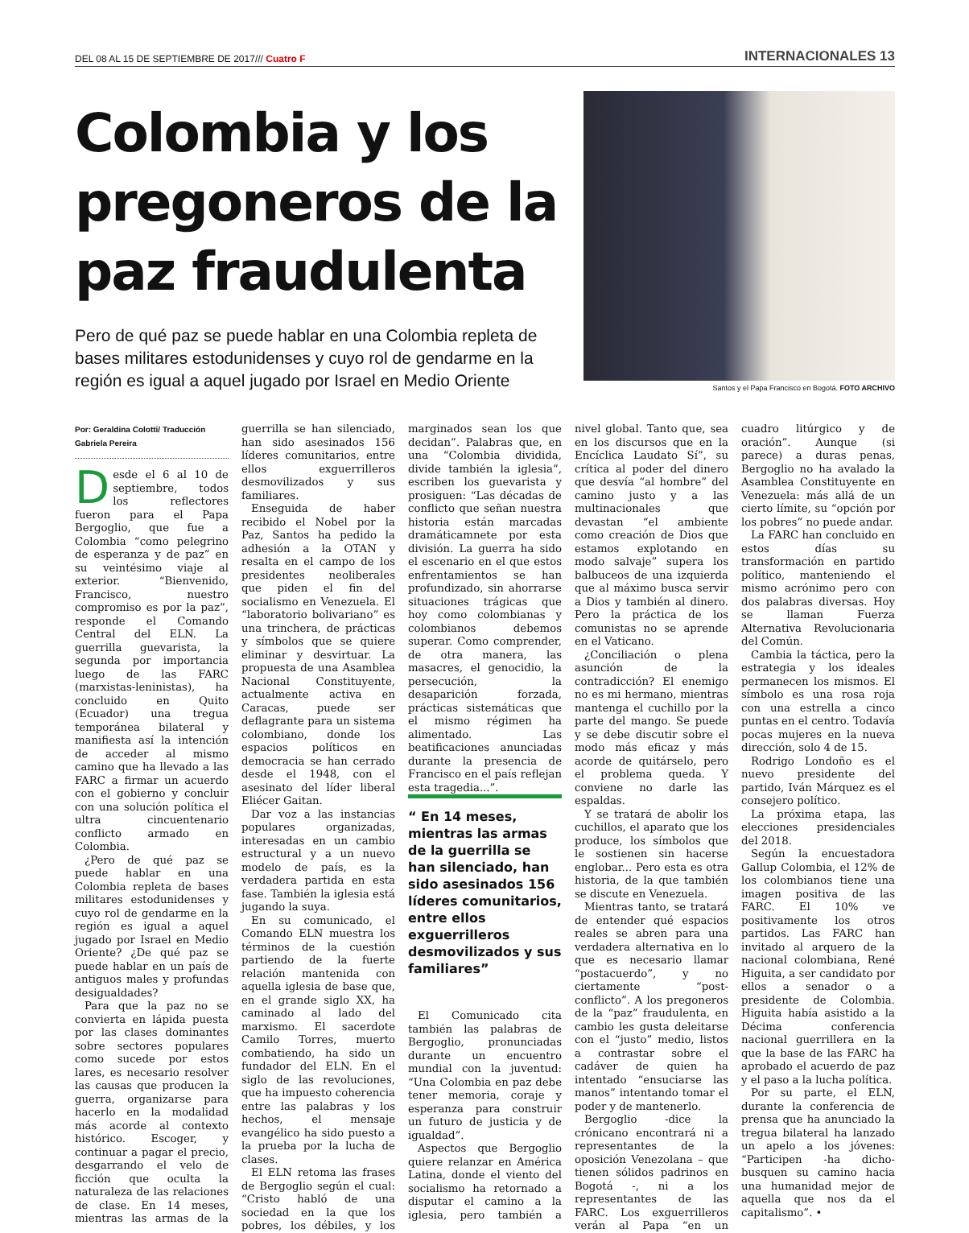DEL 08 AL 15 DE SEPTIEMBRE DE 2017/// Cuatro F INTERNACIONALES 13
Colombia y los pregoneros de la paz fraudulenta
Pero de qué paz se puede hablar en una Colombia repleta de bases militares estodunidenses y cuyo rol de gendarme en la región es igual a aquel jugado por Israel en Medio Oriente
Santos y el Papa Francisco en Bogotá. FOTO ARCHIVO
Por: Geraldina Colotti/ Traducción
Gabriela Pereira
Desde el 6 al 10 de septiembre, todos los reflectores fueron para el Papa Bergoglio, que fue a Colombia “como pelegrino de esperanza y de paz” en su veintésimo viaje al exterior. “Bienvenido, Francisco, nuestro compromiso es por la paz”, responde el Comando Central del ELN. La guerrilla guevarista, la segunda por importancia luego de las FARC (marxistas-leninistas), ha concluido en Quito (Ecuador) una tregua temporánea bilateral y manifiesta así la intención de acceder al mismo camino que ha llevado a las FARC a firmar un acuerdo con el gobierno y concluir con una solución política el ultra cincuentenario conflicto armado en Colombia.
¿Pero de qué paz se puede hablar en una Colombia repleta de bases militares estodunidenses y cuyo rol de gendarme en la región es igual a aquel jugado por Israel en Medio Oriente? ¿De qué paz se puede hablar en un país de antiguos males y profundas desigualdades?
Para que la paz no se convierta en lápida puesta por las clases dominantes sobre sectores populares como sucede por estos lares, es necesario resolver las causas que producen la guerra, organizarse para hacerlo en la modalidad más acorde al contexto histórico. Escoger, y continuar a pagar el precio, desgarrando el velo de ficción que oculta la naturaleza de las relaciones de clase. En 14 meses, mientras las armas de la guerrilla se han silenciado, han sido asesinados 156 líderes comunitarios, entre ellos exguerrilleros desmovilizados y sus familiares.
Enseguida de haber recibido el Nobel por la Paz, Santos ha pedido la adhesión a la OTAN y resalta en el campo de los presidentes neoliberales que piden el fin del socialismo en Venezuela. El “laboratorio bolivariano” es una trinchera, de prácticas y símbolos que se quiere eliminar y desvirtuar. La propuesta de una Asamblea Nacional Constituyente, actualmente activa en Caracas, puede ser deflagrante para un sistema colombiano, donde los espacios políticos en democracia se han cerrado desde el 1948, con el asesinato del líder liberal Eliécer Gaitan.
Dar voz a las instancias populares organizadas, interesadas en un cambio estructural y a un nuevo modelo de país, es la verdadera partida en esta fase. También la iglesia está jugando la suya.
En su comunicado, el Comando ELN muestra los términos de la cuestión partiendo de la fuerte relación mantenida con aquella iglesia de base que, en el grande siglo XX, ha caminado al lado del marxismo. El sacerdote Camilo Torres, muerto combatiendo, ha sido un fundador del ELN. En el siglo de las revoluciones, que ha impuesto coherencia entre las palabras y los hechos, el mensaje evangélico ha sido puesto a la prueba por la lucha de clases.
El ELN retoma las frases de Bergoglio según el cual: “Cristo habló de una sociedad en la que los pobres, los débiles, y los marginados sean los que decidan”. Palabras que, en una “Colombia dividida, divide también la iglesia”, escriben los guevarista y prosiguen: “Las décadas de conflicto que señan nuestra historia están marcadas dramáticamnete por esta división. La guerra ha sido el escenario en el que estos enfrentamientos se han profundizado, sin ahorrarse situaciones trágicas que hoy como colombianas y colombianos debemos superar. Como comprender, de otra manera, las masacres, el genocidio, la persecución, la desaparición forzada, prácticas sistemáticas que el mismo régimen ha alimentado. Las beatificaciones anunciadas durante la presencia de Francisco en el país reflejan esta tragedia...”.
“ En 14 meses, mientras las armas de la guerrilla se han silenciado, han sido asesinados 156 líderes comunitarios, entre ellos exguerrilleros desmovilizados y sus familiares”
El Comunicado cita también las palabras de Bergoglio, pronunciadas durante un encuentro mundial con la juventud: “Una Colombia en paz debe tener memoria, coraje y esperanza para construir un futuro de justicia y de igualdad”.
Aspectos que Bergoglio quiere relanzar en América Latina, donde el viento del socialismo ha retornado a disputar el camino a la iglesia, pero también a nivel global. Tanto que, sea en los discursos que en la Encíclica Laudato Sí”, su crítica al poder del dinero que desvía “al hombre” del camino justo y a las multinacionales que devastan “el ambiente como creación de Dios que estamos explotando en modo salvaje” supera los balbuceos de una izquierda que al máximo busca servir a Dios y también al dinero. Pero la práctica de los comunistas no se aprende en el Vaticano.
¿Conciliación o plena asunción de la contradicción? El enemigo no es mi hermano, mientras mantenga el cuchillo por la parte del mango. Se puede y se debe discutir sobre el modo más eficaz y más acorde de quitárselo, pero el problema queda. Y conviene no darle las espaldas.
Y se tratará de abolir los cuchillos, el aparato que los produce, los símbolos que le sostienen sin hacerse englobar... Pero esta es otra historia, de la que también se discute en Venezuela.
Mientras tanto, se tratará de entender qué espacios reales se abren para una verdadera alternativa en lo que es necesario llamar “postacuerdo”, y no ciertamente “post-conflicto”. A los pregoneros de la “paz” fraudulenta, en cambio les gusta deleitarse con el “justo” medio, listos a contrastar sobre el cadáver de quien ha intentado “ensuciarse las manos” intentando tomar el poder y de mantenerlo.
Bergoglio -dice la crónicano encontrará ni a representantes de la oposición Venezolana – que tienen sólidos padrinos en Bogotá -, ni a los representantes de las FARC. Los exguerrilleros verán al Papa “en un cuadro litúrgico y de oración”. Aunque (si parece) a duras penas, Bergoglio no ha avalado la Asamblea Constituyente en Venezuela: más allá de un cierto límite, su “opción por los pobres” no puede andar.
La FARC han concluido en estos días su transformación en partido político, manteniendo el mismo acrónimo pero con dos palabras diversas. Hoy se llaman Fuerza Alternativa Revolucionaria del Común.
Cambia la táctica, pero la estrategia y los ideales permanecen los mismos. El símbolo es una rosa roja con una estrella a cinco puntas en el centro. Todavía pocas mujeres en la nueva dirección, solo 4 de 15.
Rodrigo Londoño es el nuevo presidente del partido, Iván Márquez es el consejero político.
La próxima etapa, las elecciones presidenciales del 2018.
Según la encuestadora Gallup Colombia, el 12% de los colombianos tiene una imagen positiva de las FARC. El 10% ve positivamente los otros partidos. Las FARC han invitado al arquero de la nacional colombiana, René Higuita, a ser candidato por ellos a senador o a presidente de Colombia. Higuita había asistido a la Décima conferencia nacional guerrillera en la que la base de las FARC ha aprobado el acuerdo de paz y el paso a la lucha política.
Por su parte, el ELN, durante la conferencia de prensa que ha anunciado la tregua bilateral ha lanzado un apelo a los jóvenes: “Participen -ha dicho- busquen su camino hacia una humanidad mejor de aquella que nos da el capitalismo”. •